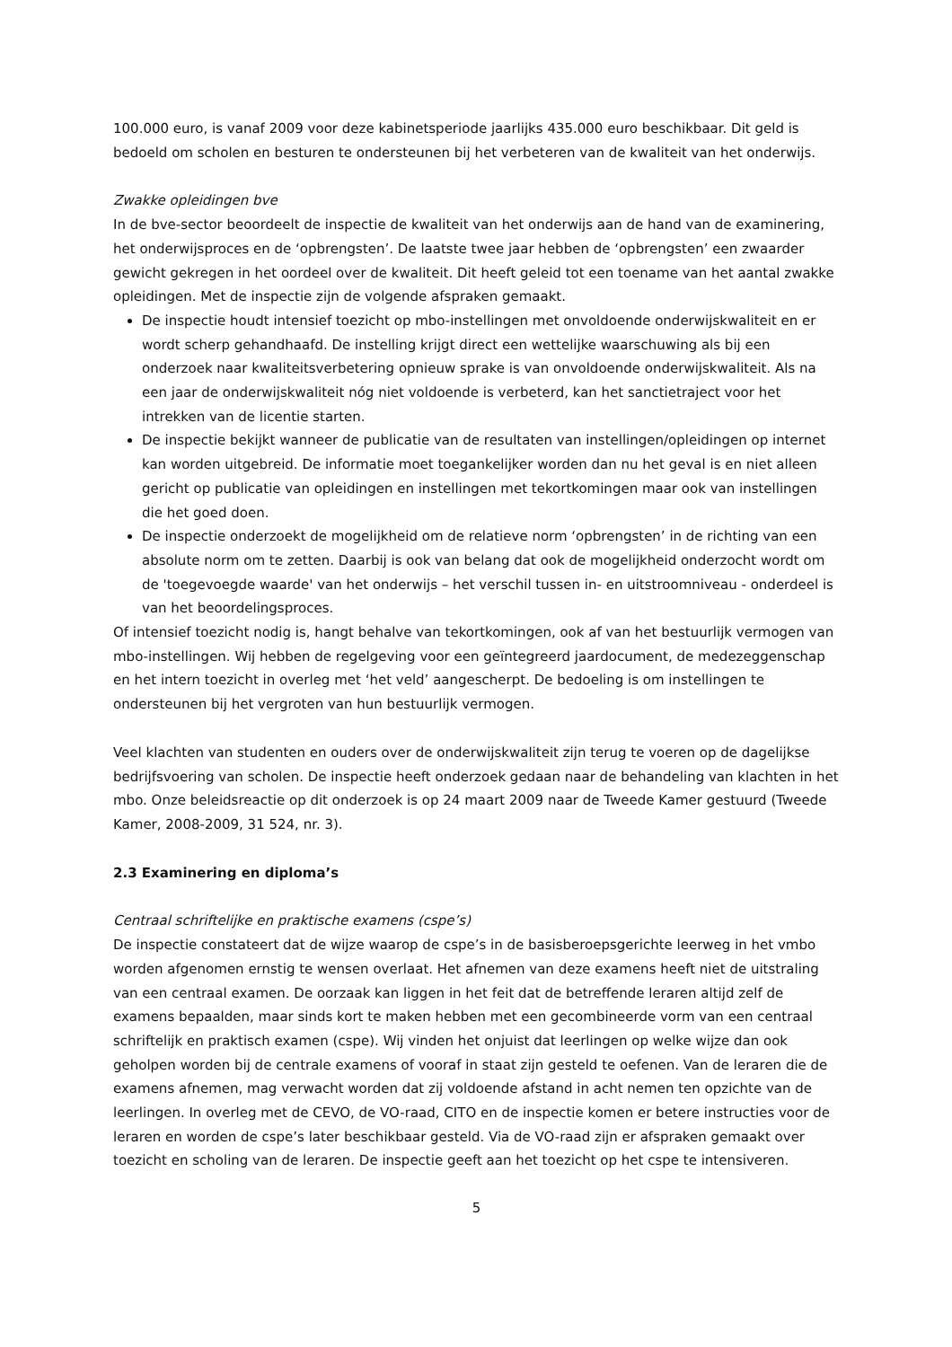100.000 euro, is vanaf 2009 voor deze kabinetsperiode jaarlijks 435.000 euro beschikbaar. Dit geld is bedoeld om scholen en besturen te ondersteunen bij het verbeteren van de kwaliteit van het onderwijs.
Zwakke opleidingen bve
In de bve-sector beoordeelt de inspectie de kwaliteit van het onderwijs aan de hand van de examinering, het onderwijsproces en de ‘opbrengsten’. De laatste twee jaar hebben de ‘opbrengsten’ een zwaarder gewicht gekregen in het oordeel over de kwaliteit. Dit heeft geleid tot een toename van het aantal zwakke opleidingen. Met de inspectie zijn de volgende afspraken gemaakt.
De inspectie houdt intensief toezicht op mbo-instellingen met onvoldoende onderwijskwaliteit en er wordt scherp gehandhaafd. De instelling krijgt direct een wettelijke waarschuwing als bij een onderzoek naar kwaliteitsverbetering opnieuw sprake is van onvoldoende onderwijskwaliteit. Als na een jaar de onderwijskwaliteit nóg niet voldoende is verbeterd, kan het sanctietraject voor het intrekken van de licentie starten.
De inspectie bekijkt wanneer de publicatie van de resultaten van instellingen/opleidingen op internet kan worden uitgebreid. De informatie moet toegankelijker worden dan nu het geval is en niet alleen gericht op publicatie van opleidingen en instellingen met tekortkomingen maar ook van instellingen die het goed doen.
De inspectie onderzoekt de mogelijkheid om de relatieve norm ‘opbrengsten’ in de richting van een absolute norm om te zetten. Daarbij is ook van belang dat ook de mogelijkheid onderzocht wordt om de 'toegevoegde waarde' van het onderwijs – het verschil tussen in- en uitstroomniveau - onderdeel is van het beoordelingsproces.
Of intensief toezicht nodig is, hangt behalve van tekortkomingen, ook af van het bestuurlijk vermogen van mbo-instellingen. Wij hebben de regelgeving voor een geïntegreerd jaardocument, de medezeggenschap en het intern toezicht in overleg met ‘het veld’ aangescherpt. De bedoeling is om instellingen te ondersteunen bij het vergroten van hun bestuurlijk vermogen.
Veel klachten van studenten en ouders over de onderwijskwaliteit zijn terug te voeren op de dagelijkse bedrijfsvoering van scholen. De inspectie heeft onderzoek gedaan naar de behandeling van klachten in het mbo. Onze beleidsreactie op dit onderzoek is op 24 maart 2009 naar de Tweede Kamer gestuurd (Tweede Kamer, 2008-2009, 31 524, nr. 3).
2.3 Examinering en diploma’s
Centraal schriftelijke en praktische examens (cspe’s)
De inspectie constateert dat de wijze waarop de cspe’s in de basisberoepsgerichte leerweg in het vmbo worden afgenomen ernstig te wensen overlaat. Het afnemen van deze examens heeft niet de uitstraling van een centraal examen. De oorzaak kan liggen in het feit dat de betreffende leraren altijd zelf de examens bepaalden, maar sinds kort te maken hebben met een gecombineerde vorm van een centraal schriftelijk en praktisch examen (cspe). Wij vinden het onjuist dat leerlingen op welke wijze dan ook geholpen worden bij de centrale examens of vooraf in staat zijn gesteld te oefenen. Van de leraren die de examens afnemen, mag verwacht worden dat zij voldoende afstand in acht nemen ten opzichte van de leerlingen. In overleg met de CEVO, de VO-raad, CITO en de inspectie komen er betere instructies voor de leraren en worden de cspe’s later beschikbaar gesteld. Via de VO-raad zijn er afspraken gemaakt over toezicht en scholing van de leraren. De inspectie geeft aan het toezicht op het cspe te intensiveren.
5